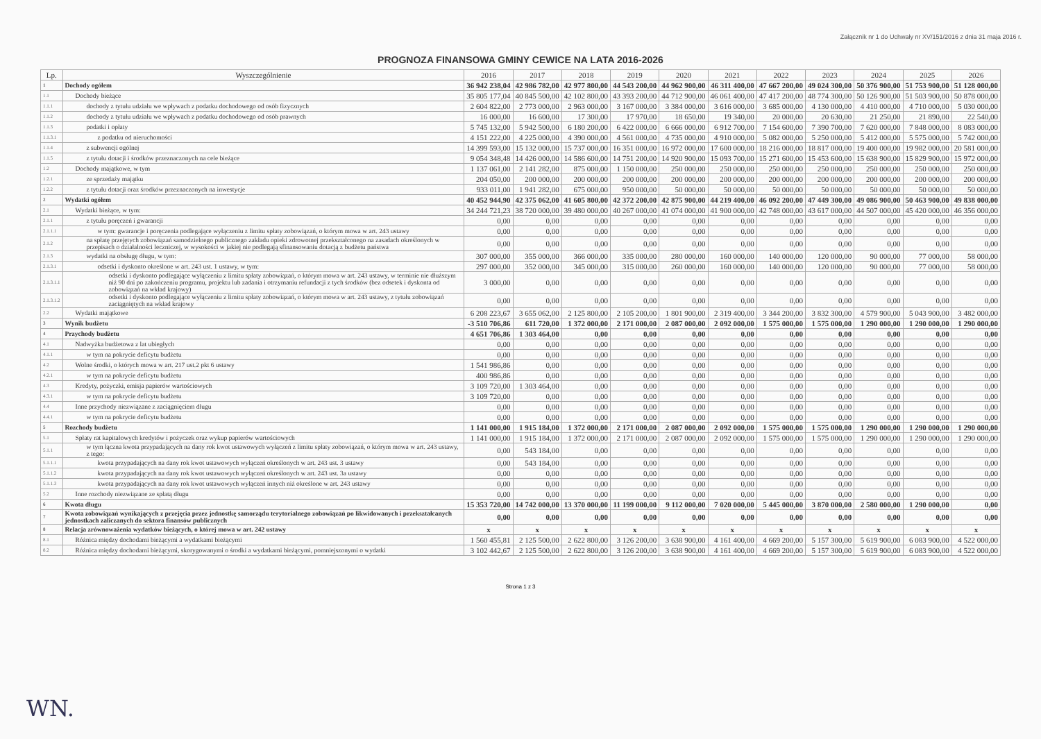Załącznik nr 1 do Uchwały nr XV/151/2016 z dnia 31 maja 2016 r.
PROGNOZA FINANSOWA GMINY CEWICE NA LATA 2016-2026
| Lp. | Wyszczególnienie | 2016 | 2017 | 2018 | 2019 | 2020 | 2021 | 2022 | 2023 | 2024 | 2025 | 2026 |
| --- | --- | --- | --- | --- | --- | --- | --- | --- | --- | --- | --- | --- |
| 1 | Dochody ogółem | 36 942 238,04 | 42 986 782,00 | 42 977 800,00 | 44 543 200,00 | 44 962 900,00 | 46 311 400,00 | 47 667 200,00 | 49 024 300,00 | 50 376 900,00 | 51 753 900,00 | 51 128 000,00 |
| 1.1 | Dochody bieżące | 35 805 177,04 | 40 845 500,00 | 42 102 800,00 | 43 393 200,00 | 44 712 900,00 | 46 061 400,00 | 47 417 200,00 | 48 774 300,00 | 50 126 900,00 | 51 503 900,00 | 50 878 000,00 |
| 1.1.1 | dochody z tytułu udziału we wpływach z podatku dochodowego od osób fizycznych | 2 604 822,00 | 2 773 000,00 | 2 963 000,00 | 3 167 000,00 | 3 384 000,00 | 3 616 000,00 | 3 685 000,00 | 4 130 000,00 | 4 410 000,00 | 4 710 000,00 | 5 030 000,00 |
| 1.1.2 | dochody z tytułu udziału we wpływach z podatku dochodowego od osób prawnych | 16 000,00 | 16 600,00 | 17 300,00 | 17 970,00 | 18 650,00 | 19 340,00 | 20 000,00 | 20 630,00 | 21 250,00 | 21 890,00 | 22 540,00 |
| 1.1.3 | podatki i opłaty | 5 745 132,00 | 5 942 500,00 | 6 180 200,00 | 6 422 000,00 | 6 666 000,00 | 6 912 700,00 | 7 154 600,00 | 7 390 700,00 | 7 620 000,00 | 7 848 000,00 | 8 083 000,00 |
| 1.1.3.1 | z podatku od nieruchomości | 4 151 222,00 | 4 225 000,00 | 4 390 000,00 | 4 561 000,00 | 4 735 000,00 | 4 910 000,00 | 5 082 000,00 | 5 250 000,00 | 5 412 000,00 | 5 575 000,00 | 5 742 000,00 |
| 1.1.4 | z subwencji ogólnej | 14 399 593,00 | 15 132 000,00 | 15 737 000,00 | 16 351 000,00 | 16 972 000,00 | 17 600 000,00 | 18 216 000,00 | 18 817 000,00 | 19 400 000,00 | 19 982 000,00 | 20 581 000,00 |
| 1.1.5 | z tytułu dotacji i środków przeznaczonych na cele bieżące | 9 054 348,48 | 14 426 000,00 | 14 586 600,00 | 14 751 200,00 | 14 920 900,00 | 15 093 700,00 | 15 271 600,00 | 15 453 600,00 | 15 638 900,00 | 15 829 900,00 | 15 972 000,00 |
| 1.2 | Dochody majątkowe, w tym | 1 137 061,00 | 2 141 282,00 | 875 000,00 | 1 150 000,00 | 250 000,00 | 250 000,00 | 250 000,00 | 250 000,00 | 250 000,00 | 250 000,00 | 250 000,00 |
| 1.2.1 | ze sprzedaży majątku | 204 050,00 | 200 000,00 | 200 000,00 | 200 000,00 | 200 000,00 | 200 000,00 | 200 000,00 | 200 000,00 | 200 000,00 | 200 000,00 | 200 000,00 |
| 1.2.2 | z tytułu dotacji oraz środków przeznaczonych na inwestycje | 933 011,00 | 1 941 282,00 | 675 000,00 | 950 000,00 | 50 000,00 | 50 000,00 | 50 000,00 | 50 000,00 | 50 000,00 | 50 000,00 | 50 000,00 |
| 2 | Wydatki ogółem | 40 452 944,90 | 42 375 062,00 | 41 605 800,00 | 42 372 200,00 | 42 875 900,00 | 44 219 400,00 | 46 092 200,00 | 47 449 300,00 | 49 086 900,00 | 50 463 900,00 | 49 838 000,00 |
| 2.1 | Wydatki bieżące, w tym: | 34 244 721,23 | 38 720 000,00 | 39 480 000,00 | 40 267 000,00 | 41 074 000,00 | 41 900 000,00 | 42 748 000,00 | 43 617 000,00 | 44 507 000,00 | 45 420 000,00 | 46 356 000,00 |
| 2.1.1 | z tytułu poręczeń i gwarancji | 0,00 | 0,00 | 0,00 | 0,00 | 0,00 | 0,00 | 0,00 | 0,00 | 0,00 | 0,00 | 0,00 |
| 2.1.1.1 | w tym: gwarancje i poręczenia podlegające wyłączeniu z limitu spłaty zobowiązań, o którym mowa w art. 243 ustawy | 0,00 | 0,00 | 0,00 | 0,00 | 0,00 | 0,00 | 0,00 | 0,00 | 0,00 | 0,00 | 0,00 |
| 2.1.2 | na spłatę przejętych zobowiązań samodzielnego publicznego zakładu opieki zdrowotnej przekształconego na zasadach określonych w przepisach o działalności leczniczej, w wysokości w jakiej nie podlegają sfinansowaniu dotacją z budżetu państwa | 0,00 | 0,00 | 0,00 | 0,00 | 0,00 | 0,00 | 0,00 | 0,00 | 0,00 | 0,00 | 0,00 |
| 2.1.3 | wydatki na obsługę długu, w tym: | 307 000,00 | 355 000,00 | 366 000,00 | 335 000,00 | 280 000,00 | 160 000,00 | 140 000,00 | 120 000,00 | 90 000,00 | 77 000,00 | 58 000,00 |
| 2.1.3.1 | odsetki i dyskonto określone w art. 243 ust. 1 ustawy, w tym: | 297 000,00 | 352 000,00 | 345 000,00 | 315 000,00 | 260 000,00 | 160 000,00 | 140 000,00 | 120 000,00 | 90 000,00 | 77 000,00 | 58 000,00 |
| 2.1.3.1.1 | odsetki i dyskonto podlegające wyłączeniu z limitu spłaty zobowiązań, o którym mowa w art. 243 ustawy, w terminie nie dłuższym niż 90 dni po zakończeniu programu, projektu lub zadania i otrzymaniu refundacji z tych środków (bez odsetek i dyskonta od zobowiązań na wkład krajowy) | 3 000,00 | 0,00 | 0,00 | 0,00 | 0,00 | 0,00 | 0,00 | 0,00 | 0,00 | 0,00 | 0,00 |
| 2.1.3.1.2 | odsetki i dyskonto podlegające wyłączeniu z limitu spłaty zobowiązań, o którym mowa w art. 243 ustawy, z tytułu zobowiązań zaciągniętych na wkład krajowy | 0,00 | 0,00 | 0,00 | 0,00 | 0,00 | 0,00 | 0,00 | 0,00 | 0,00 | 0,00 | 0,00 |
| 2.2 | Wydatki majątkowe | 6 208 223,67 | 3 655 062,00 | 2 125 800,00 | 2 105 200,00 | 1 801 900,00 | 2 319 400,00 | 3 344 200,00 | 3 832 300,00 | 4 579 900,00 | 5 043 900,00 | 3 482 000,00 |
| 3 | Wynik budżetu | -3 510 706,86 | 611 720,00 | 1 372 000,00 | 2 171 000,00 | 2 087 000,00 | 2 092 000,00 | 1 575 000,00 | 1 575 000,00 | 1 290 000,00 | 1 290 000,00 | 1 290 000,00 |
| 4 | Przychody budżetu | 4 651 706,86 | 1 303 464,00 | 0,00 | 0,00 | 0,00 | 0,00 | 0,00 | 0,00 | 0,00 | 0,00 | 0,00 |
| 4.1 | Nadwyżka budżetowa z lat ubiegłych | 0,00 | 0,00 | 0,00 | 0,00 | 0,00 | 0,00 | 0,00 | 0,00 | 0,00 | 0,00 | 0,00 |
| 4.1.1 | w tym na pokrycie deficytu budżetu | 0,00 | 0,00 | 0,00 | 0,00 | 0,00 | 0,00 | 0,00 | 0,00 | 0,00 | 0,00 | 0,00 |
| 4.2 | Wolne środki, o których mowa w art. 217 ust.2 pkt 6 ustawy | 1 541 986,86 | 0,00 | 0,00 | 0,00 | 0,00 | 0,00 | 0,00 | 0,00 | 0,00 | 0,00 | 0,00 |
| 4.2.1 | w tym na pokrycie deficytu budżetu | 400 986,86 | 0,00 | 0,00 | 0,00 | 0,00 | 0,00 | 0,00 | 0,00 | 0,00 | 0,00 | 0,00 |
| 4.3 | Kredyty, pożyczki, emisja papierów wartościowych | 3 109 720,00 | 1 303 464,00 | 0,00 | 0,00 | 0,00 | 0,00 | 0,00 | 0,00 | 0,00 | 0,00 | 0,00 |
| 4.3.1 | w tym na pokrycie deficytu budżetu | 3 109 720,00 | 0,00 | 0,00 | 0,00 | 0,00 | 0,00 | 0,00 | 0,00 | 0,00 | 0,00 | 0,00 |
| 4.4 | Inne przychody niezwiązane z zaciągnięciem długu | 0,00 | 0,00 | 0,00 | 0,00 | 0,00 | 0,00 | 0,00 | 0,00 | 0,00 | 0,00 | 0,00 |
| 4.4.1 | w tym na pokrycie deficytu budżetu | 0,00 | 0,00 | 0,00 | 0,00 | 0,00 | 0,00 | 0,00 | 0,00 | 0,00 | 0,00 | 0,00 |
| 5 | Rozchody budżetu | 1 141 000,00 | 1 915 184,00 | 1 372 000,00 | 2 171 000,00 | 2 087 000,00 | 2 092 000,00 | 1 575 000,00 | 1 575 000,00 | 1 290 000,00 | 1 290 000,00 | 1 290 000,00 |
| 5.1 | Spłaty rat kapitałowych kredytów i pożyczek oraz wykup papierów wartościowych | 1 141 000,00 | 1 915 184,00 | 1 372 000,00 | 2 171 000,00 | 2 087 000,00 | 2 092 000,00 | 1 575 000,00 | 1 575 000,00 | 1 290 000,00 | 1 290 000,00 | 1 290 000,00 |
| 5.1.1 | w tym łączna kwota przypadających na dany rok kwot ustawowych wyłączeń z limitu spłaty zobowiązań, o którym mowa w art. 243 ustawy, z tego: | 0,00 | 543 184,00 | 0,00 | 0,00 | 0,00 | 0,00 | 0,00 | 0,00 | 0,00 | 0,00 | 0,00 |
| 5.1.1.1 | kwota przypadających na dany rok kwot ustawowych wyłączeń określonych w art. 243 ust. 3 ustawy | 0,00 | 543 184,00 | 0,00 | 0,00 | 0,00 | 0,00 | 0,00 | 0,00 | 0,00 | 0,00 | 0,00 |
| 5.1.1.2 | kwota przypadających na dany rok kwot ustawowych wyłączeń określonych w art. 243 ust. 3a ustawy | 0,00 | 0,00 | 0,00 | 0,00 | 0,00 | 0,00 | 0,00 | 0,00 | 0,00 | 0,00 | 0,00 |
| 5.1.1.3 | kwota przypadających na dany rok kwot ustawowych wyłączeń innych niż określone w art. 243 ustawy | 0,00 | 0,00 | 0,00 | 0,00 | 0,00 | 0,00 | 0,00 | 0,00 | 0,00 | 0,00 | 0,00 |
| 5.2 | Inne rozchody niezwiązane ze spłatą długu | 0,00 | 0,00 | 0,00 | 0,00 | 0,00 | 0,00 | 0,00 | 0,00 | 0,00 | 0,00 | 0,00 |
| 6 | Kwota długu | 15 353 720,00 | 14 742 000,00 | 13 370 000,00 | 11 199 000,00 | 9 112 000,00 | 7 020 000,00 | 5 445 000,00 | 3 870 000,00 | 2 580 000,00 | 1 290 000,00 | 0,00 |
| 7 | Kwota zobowiązań wynikających z przejęcia przez jednostkę samorządu terytorialnego zobowiązań po likwidowanych i przekształcanych jednostkach zaliczanych do sektora finansów publicznych | 0,00 | 0,00 | 0,00 | 0,00 | 0,00 | 0,00 | 0,00 | 0,00 | 0,00 | 0,00 | 0,00 |
| 8 | Relacja zrównoważenia wydatków bieżących, o której mowa w art. 242 ustawy | x | x | x | x | x | x | x | x | x | x | x |
| 8.1 | Różnica między dochodami bieżącymi a wydatkami bieżącymi | 1 560 455,81 | 2 125 500,00 | 2 622 800,00 | 3 126 200,00 | 3 638 900,00 | 4 161 400,00 | 4 669 200,00 | 5 157 300,00 | 5 619 900,00 | 6 083 900,00 | 4 522 000,00 |
| 8.2 | Różnica między dochodami bieżącymi, skorygowanymi o środki a wydatkami bieżącymi, pomniejszonymi o wydatki | 3 102 442,67 | 2 125 500,00 | 2 622 800,00 | 3 126 200,00 | 3 638 900,00 | 4 161 400,00 | 4 669 200,00 | 5 157 300,00 | 5 619 900,00 | 6 083 900,00 | 4 522 000,00 |
Strona 1 z 3
WN.